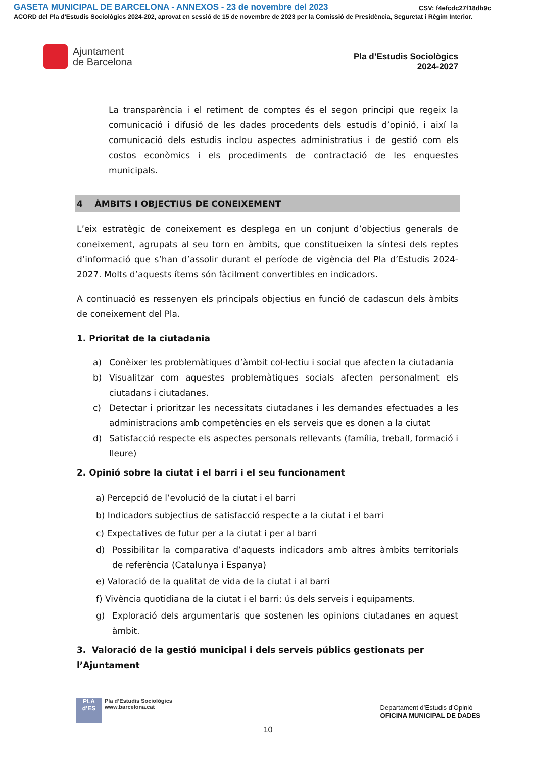GASETA MUNICIPAL DE BARCELONA - ANNEXOS - 23 de novembre del 2023 CSV: f4efcdc27f18db9c
ACORD del Pla d'Estudis Sociològics 2024-202, aprovat en sessió de 15 de novembre de 2023 per la Comissió de Presidència, Seguretat i Règim Interior.
Ajuntament
de Barcelona
Pla d’Estudis Sociològics
2024-2027
La transparència i el retiment de comptes és el segon principi que regeix la comunicació i difusió de les dades procedents dels estudis d’opinió, i així la comunicació dels estudis inclou aspectes administratius i de gestió com els costos econòmics i els procediments de contractació de les enquestes municipals.
4 ÀMBITS I OBJECTIUS DE CONEIXEMENT
L’eix estratègic de coneixement es desplega en un conjunt d’objectius generals de coneixement, agrupats al seu torn en àmbits, que constitueixen la síntesi dels reptes d’informació que s’han d’assolir durant el període de vigència del Pla d’Estudis 2024-2027. Molts d’aquests ítems són fàcilment convertibles en indicadors.
A continuació es ressenyen els principals objectius en funció de cadascun dels àmbits de coneixement del Pla.
1. Prioritat de la ciutadania
a) Conèixer les problemàtiques d’àmbit col·lectiu i social que afecten la ciutadania
b) Visualitzar com aquestes problemàtiques socials afecten personalment els ciutadans i ciutadanes.
c) Detectar i prioritzar les necessitats ciutadanes i les demandes efectuades a les administracions amb competències en els serveis que es donen a la ciutat
d) Satisfacció respecte els aspectes personals rellevants (família, treball, formació i lleure)
2. Opinió sobre la ciutat i el barri i el seu funcionament
a) Percepció de l’evolució de la ciutat i el barri
b) Indicadors subjectius de satisfacció respecte a la ciutat i el barri
c) Expectatives de futur per a la ciutat i per al barri
d) Possibilitar la comparativa d’aquests indicadors amb altres àmbits territorials de referència (Catalunya i Espanya)
e) Valoració de la qualitat de vida de la ciutat i al barri
f) Vivència quotidiana de la ciutat i el barri: ús dels serveis i equipaments.
g) Exploració dels argumentaris que sostenen les opinions ciutadanes en aquest àmbit.
3. Valoració de la gestió municipal i dels serveis públics gestionats per l’Ajuntament
PLA
d’ES
Pla d’Estudis Sociològics
www.barcelona.cat
Departament d’Estudis d’Opinió
OFICINA MUNICIPAL DE DADES
10